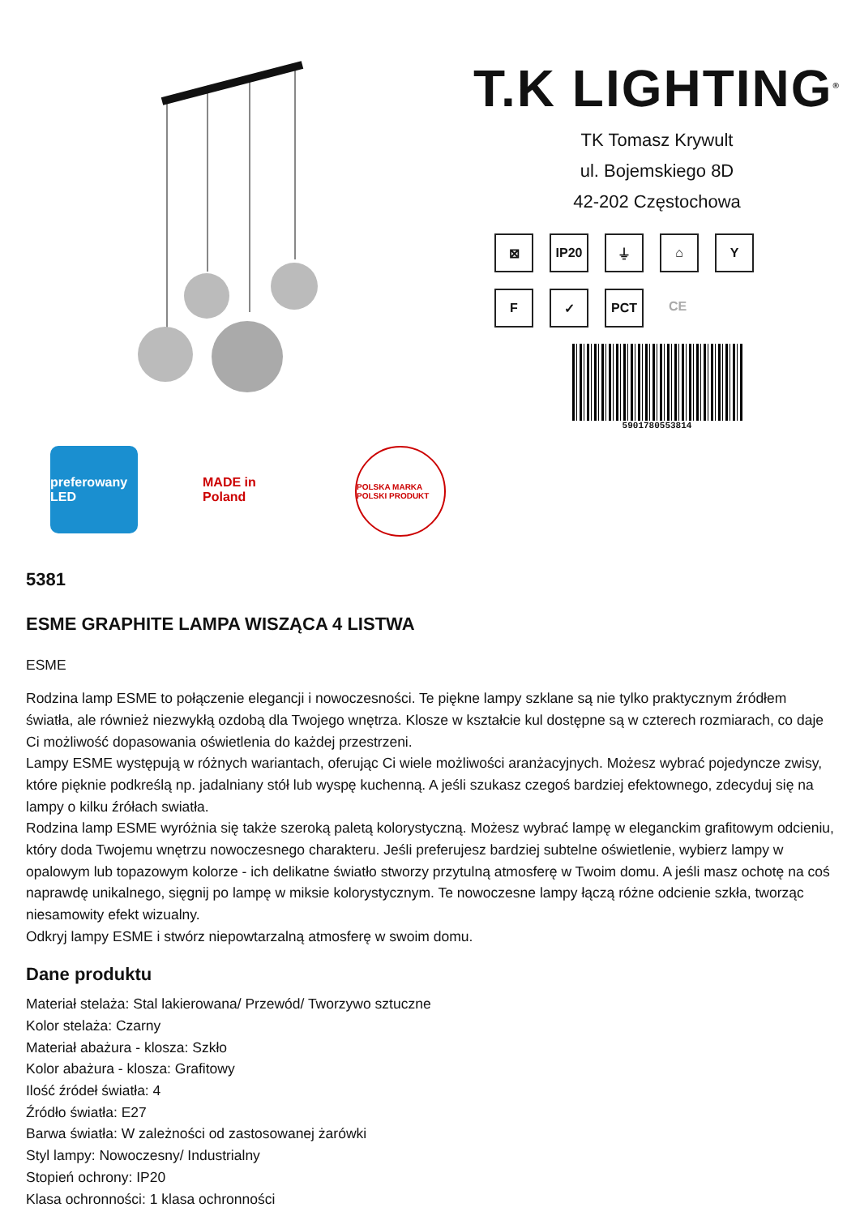T.K LIGHTING<sup>®</sup>
TK Tomasz Krywult
ul. Bojemskiego 8D
42-202 Częstochowa
⊠
IP20
⏚
⌂
Y
F
✓
PCT
CE
5901780553814
preferowany LED
MADE in Poland
POLSKA MARKA POLSKI PRODUKT
5381
ESME GRAPHITE LAMPA WISZĄCA 4 LISTWA
ESME
Rodzina lamp ESME to połączenie elegancji i nowoczesności. Te piękne lampy szklane są nie tylko praktycznym źródłem światła, ale również niezwykłą ozdobą dla Twojego wnętrza. Klosze w kształcie kul dostępne są w czterech rozmiarach, co daje Ci możliwość dopasowania oświetlenia do każdej przestrzeni.
Lampy ESME występują w różnych wariantach, oferując Ci wiele możliwości aranżacyjnych. Możesz wybrać pojedyncze zwisy, które pięknie podkreślą np. jadalniany stół lub wyspę kuchenną. A jeśli szukasz czegoś bardziej efektownego, zdecyduj się na lampy o kilku źrółach swiatła.
Rodzina lamp ESME wyróżnia się także szeroką paletą kolorystyczną. Możesz wybrać lampę w eleganckim grafitowym odcieniu, który doda Twojemu wnętrzu nowoczesnego charakteru. Jeśli preferujesz bardziej subtelne oświetlenie, wybierz lampy w opalowym lub topazowym kolorze - ich delikatne światło stworzy przytulną atmosferę w Twoim domu. A jeśli masz ochotę na coś naprawdę unikalnego, sięgnij po lampę w miksie kolorystycznym. Te nowoczesne lampy łączą różne odcienie szkła, tworząc niesamowity efekt wizualny.
Odkryj lampy ESME i stwórz niepowtarzalną atmosferę w swoim domu.
Dane produktu
Materiał stelaża: Stal lakierowana/ Przewód/ Tworzywo sztuczne
Kolor stelaża: Czarny
Materiał abażura - klosza: Szkło
Kolor abażura - klosza: Grafitowy
Ilość źródeł światła: 4
Źródło światła: E27
Barwa światła: W zależności od zastosowanej żarówki
Styl lampy: Nowoczesny/ Industrialny
Stopień ochrony: IP20
Klasa ochronności: 1 klasa ochronności